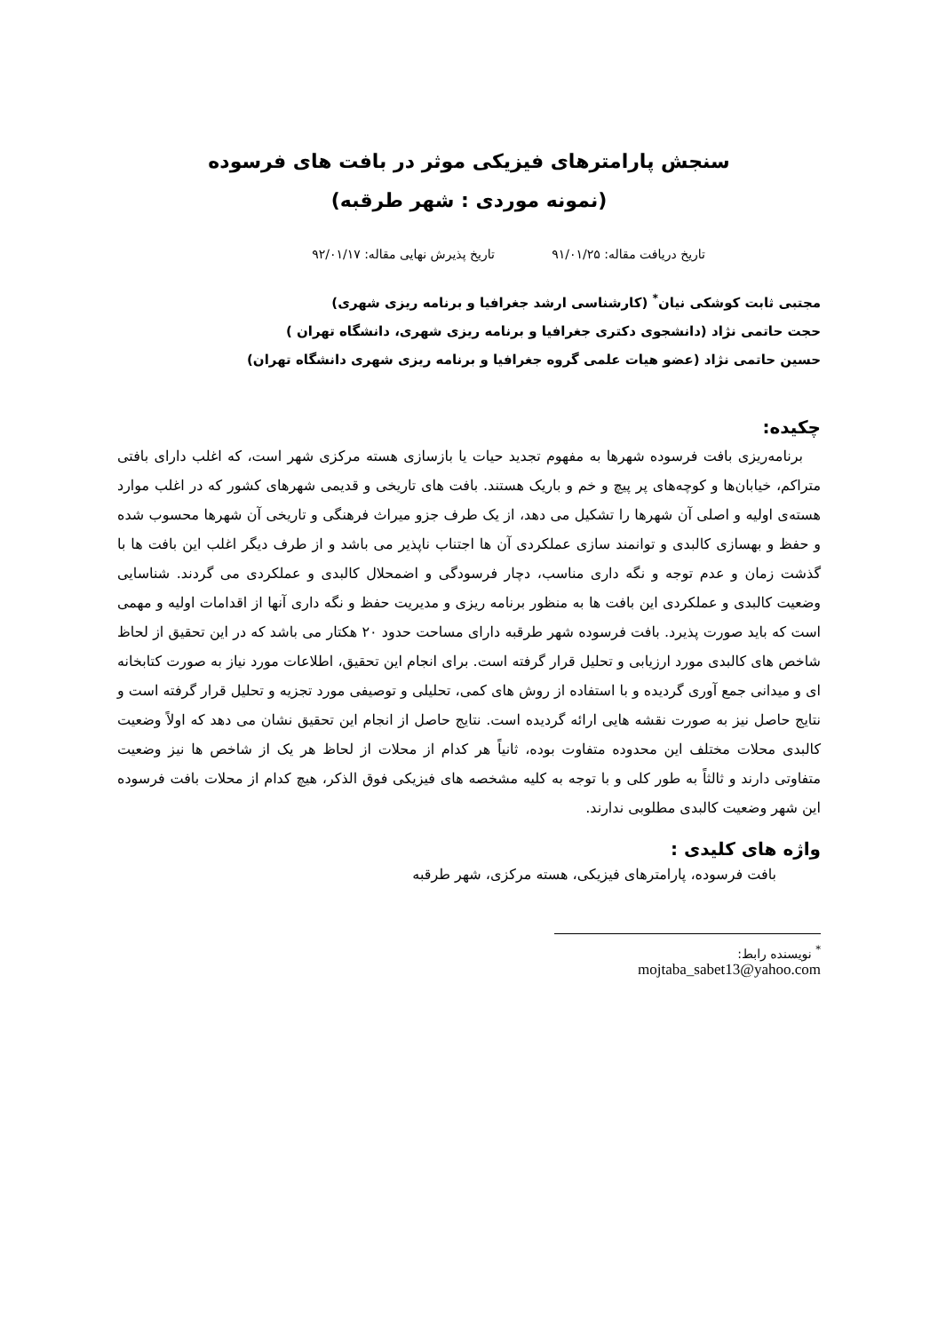سنجش پارامترهای فیزیکی موثر در بافت های فرسوده
(نمونه موردی : شهر طرقبه)
تاریخ دریافت مقاله: ۹۱/۰۱/۲۵ تاریخ پذیرش نهایی مقاله: ۹۲/۰۱/۱۷
مجتبی ثابت کوشکی نیان<sup>*</sup> (کارشناسی ارشد جغرافیا و برنامه ریزی شهری)
حجت حاتمی نژاد (دانشجوی دکتری جغرافیا و برنامه ریزی شهری، دانشگاه تهران )
حسین حاتمی نژاد (عضو هیات علمی گروه جغرافیا و برنامه ریزی شهری دانشگاه تهران)
چکیده:
برنامه‌ریزی بافت فرسوده شهرها به مفهوم تجدید حیات یا بازسازی هسته مرکزی شهر است، که اغلب دارای بافتی متراکم، خیابان‌ها و کوچه‌های پر پیچ و خم و باریک هستند. بافت های تاریخی و قدیمی شهرهای کشور که در اغلب موارد هسته‌ی اولیه و اصلی آن شهرها را تشکیل می دهد، از یک طرف جزو میراث فرهنگی و تاریخی آن شهرها محسوب شده و حفظ و بهسازی کالبدی و توانمند سازی عملکردی آن ها اجتناب ناپذیر می باشد و از طرف دیگر اغلب این بافت ها با گذشت زمان و عدم توجه و نگه داری مناسب، دچار فرسودگی و اضمحلال کالبدی و عملکردی می گردند. شناسایی وضعیت کالبدی و عملکردی این بافت ها به منظور برنامه ریزی و مدیریت حفظ و نگه داری آنها از اقدامات اولیه و مهمی است که باید صورت پذیرد. بافت فرسوده شهر طرقبه دارای مساحت حدود ۲۰ هکتار می باشد که در این تحقیق از لحاظ شاخص های کالبدی مورد ارزیابی و تحلیل قرار گرفته است. برای انجام این تحقیق، اطلاعات مورد نیاز به صورت کتابخانه ای و میدانی جمع آوری گردیده و با استفاده از روش های کمی، تحلیلی و توصیفی مورد تجزیه و تحلیل قرار گرفته است و نتایج حاصل نیز به صورت نقشه هایی ارائه گردیده است. نتایج حاصل از انجام این تحقیق نشان می دهد که اولاً وضعیت کالبدی محلات مختلف این محدوده متفاوت بوده، ثانیاً هر کدام از محلات از لحاظ هر یک از شاخص ها نیز وضعیت متفاوتی دارند و ثالثاً به طور کلی و با توجه به کلیه مشخصه های فیزیکی فوق الذکر، هیچ کدام از محلات بافت فرسوده این شهر وضعیت کالبدی مطلوبی ندارند.
واژه های کلیدی :
بافت فرسوده، پارامترهای فیزیکی، هسته مرکزی، شهر طرقبه
<sup>*</sup> نویسنده رابط: mojtaba_sabet13@yahoo.com